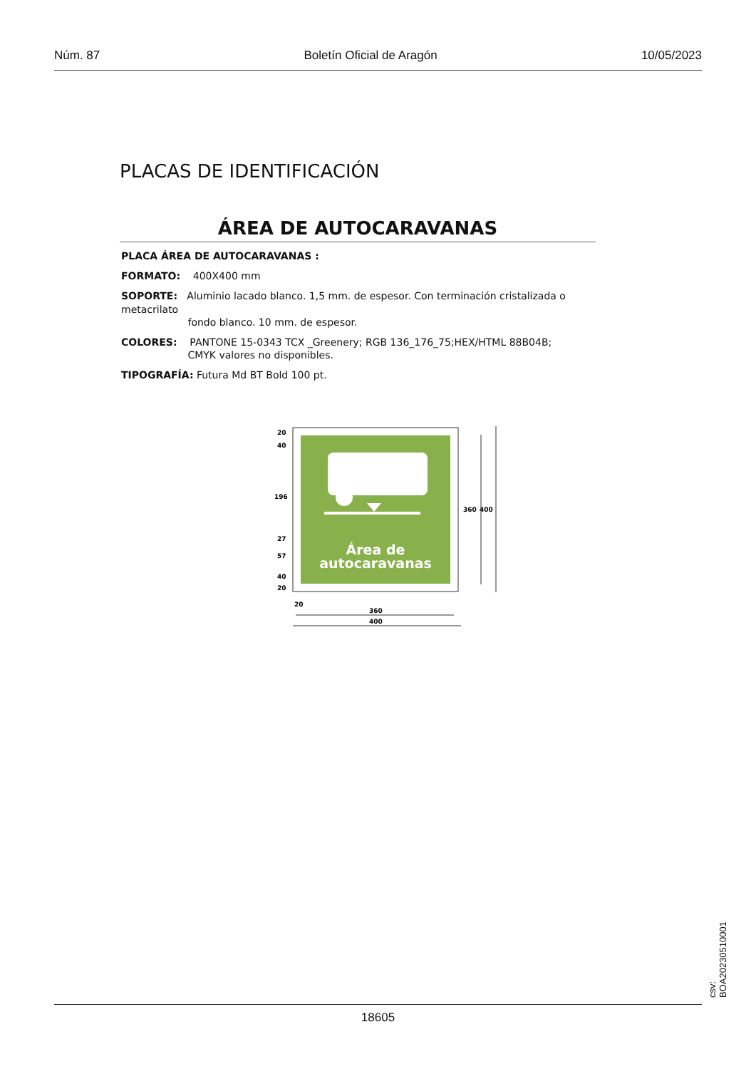Núm. 87 Boletín Oficial de Aragón 10/05/2023
PLACAS DE IDENTIFICACIÓN
ÁREA DE AUTOCARAVANAS
PLACA ÁREA DE AUTOCARAVANAS :
FORMATO: 400X400 mm
SOPORTE: Aluminio lacado blanco. 1,5 mm. de espesor. Con terminación cristalizada o metacrilato
fondo blanco. 10 mm. de espesor.
COLORES: PANTONE 15-0343 TCX _Greenery; RGB 136_176_75;HEX/HTML 88B04B;
CMYK valores no disponibles.
TIPOGRAFÍA: Futura Md BT Bold 100 pt.
Área de
autocaravanas
20
40
196
27
57
40
20
360
400
20
360
400
18605
csv: BOA20230510001